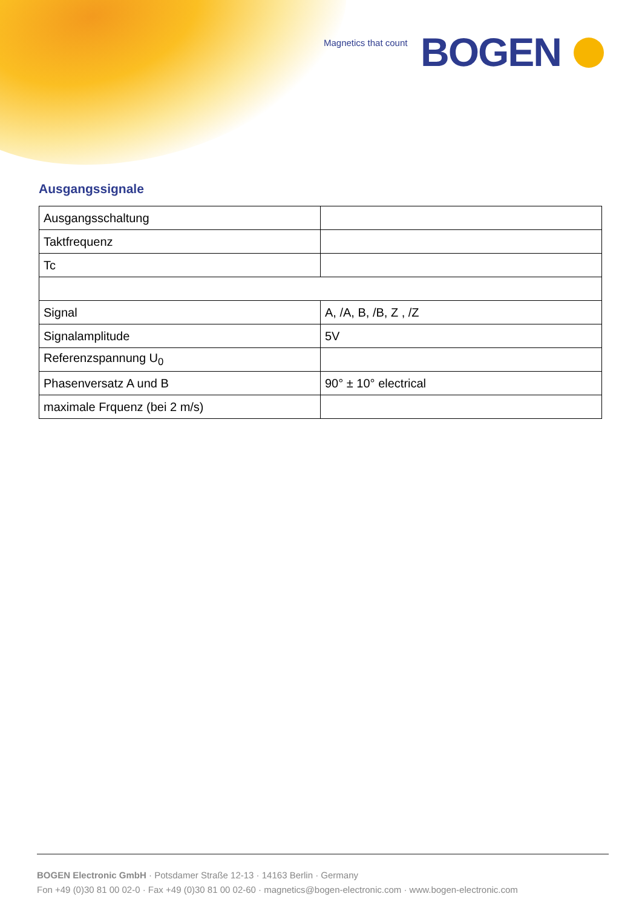Magnetics that count BOGEN
Ausgangssignale
| Ausgangsschaltung | |
| Taktfrequenz | |
| Tc | |
| Signal | A, /A, B, /B, Z , /Z |
| Signalamplitude | 5V |
| Referenzspannung U<sub>0</sub> | |
| Phasenversatz A und B | 90° ± 10° electrical |
| maximale Frquenz (bei 2 m/s) | |
BOGEN Electronic GmbH · Potsdamer Straße 12-13 · 14163 Berlin · Germany
Fon +49 (0)30 81 00 02-0 · Fax +49 (0)30 81 00 02-60 · magnetics@bogen-electronic.com · www.bogen-electronic.com